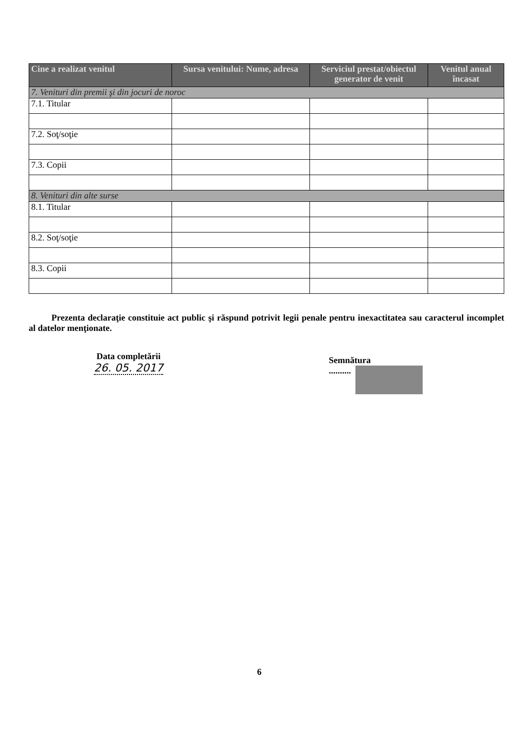| Cine a realizat venitul | Sursa venitului: Nume, adresa | Serviciul prestat/obiectul generator de venit | Venitul anual încasat |
| --- | --- | --- | --- |
| 7. Venituri din premii şi din jocuri de noroc | | | |
| 7.1. Titular | | | |
| 7.2. Soţ/soţie | | | |
| 7.3. Copii | | | |
| 8. Venituri din alte surse | | | |
| 8.1. Titular | | | |
| 8.2. Soţ/soţie | | | |
| 8.3. Copii | | | |
Prezenta declaraţie constituie act public şi răspund potrivit legii penale pentru inexactitatea sau caracterul incomplet al datelor menţionate.
Data completării
26. 05. 2017
Semnătura
..........
6